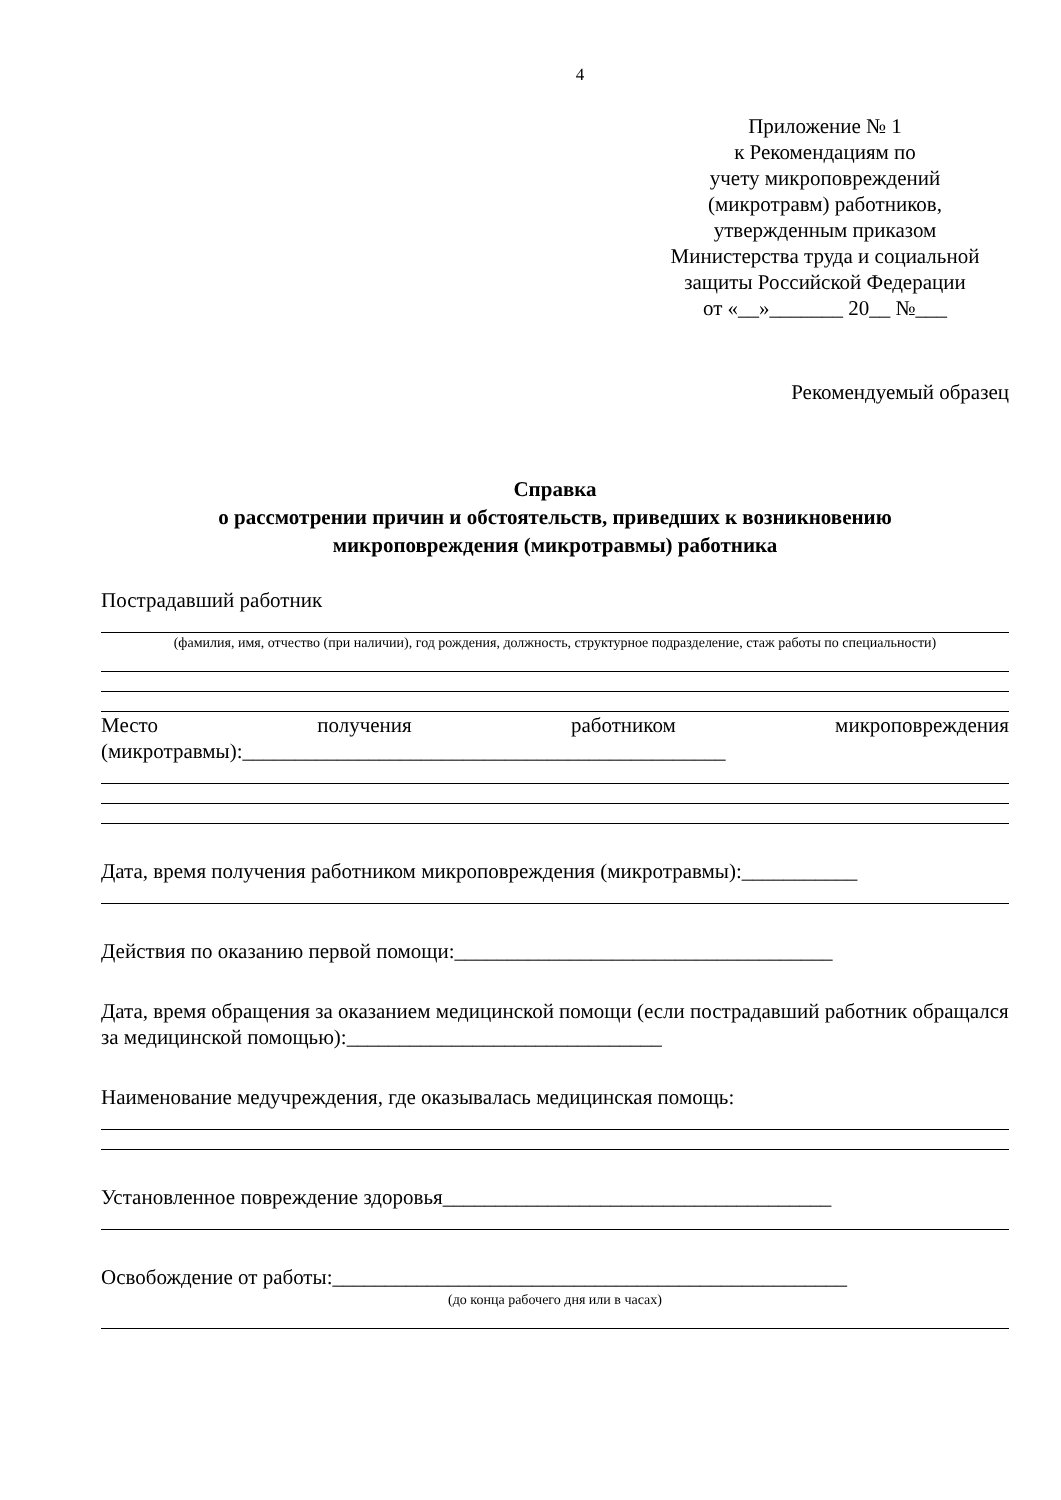4
Приложение № 1
к Рекомендациям по
учету микроповреждений
(микротравм) работников,
утвержденным приказом
Министерства труда и социальной
защиты Российской Федерации
от «__»_______ 20__ №___
Рекомендуемый образец
Справка
о рассмотрении причин и обстоятельств, приведших к возникновению
микроповреждения (микротравмы) работника
Пострадавший работник
(фамилия, имя, отчество (при наличии), год рождения, должность, структурное подразделение, стаж работы по специальности)
Место получения работником микроповреждения
(микротравмы):______________________________________________
Дата, время получения работником микроповреждения (микротравмы):___________
Действия по оказанию первой помощи:____________________________________
Дата, время обращения за оказанием медицинской помощи (если пострадавший работник обращался за медицинской помощью):______________________________
Наименование медучреждения, где оказывалась медицинская помощь:
Установленное повреждение здоровья_____________________________________
Освобождение от работы:_________________________________________________
(до конца рабочего дня или в часах)